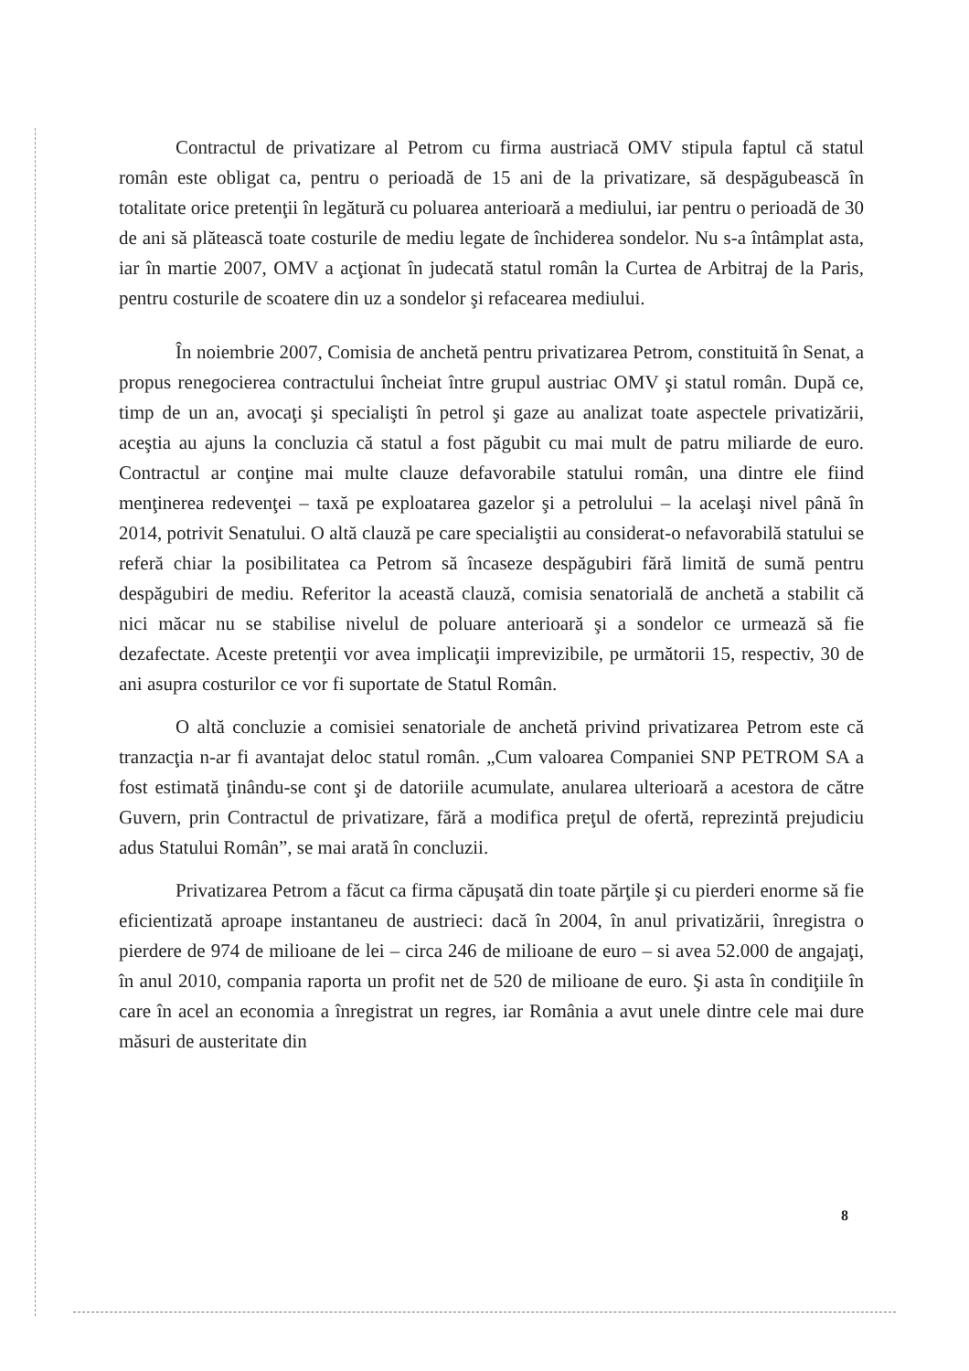Contractul de privatizare al Petrom cu firma austriacă OMV stipula faptul că statul român este obligat ca, pentru o perioadă de 15 ani de la privatizare, să despăgubească în totalitate orice pretenţii în legătură cu poluarea anterioară a mediului, iar pentru o perioadă de 30 de ani să plătească toate costurile de mediu legate de închiderea sondelor. Nu s-a întâmplat asta, iar în martie 2007, OMV a acţionat în judecată statul român la Curtea de Arbitraj de la Paris, pentru costurile de scoatere din uz a sondelor şi refacearea mediului.
În noiembrie 2007, Comisia de anchetă pentru privatizarea Petrom, constituită în Senat, a propus renegocierea contractului încheiat între grupul austriac OMV şi statul român. După ce, timp de un an, avocaţi şi specialişti în petrol şi gaze au analizat toate aspectele privatizării, aceştia au ajuns la concluzia că statul a fost păgubit cu mai mult de patru miliarde de euro. Contractul ar conţine mai multe clauze defavorabile statului român, una dintre ele fiind menţinerea redevenţei – taxă pe exploatarea gazelor şi a petrolului – la acelaşi nivel până în 2014, potrivit Senatului. O altă clauză pe care specialiştii au considerat-o nefavorabilă statului se referă chiar la posibilitatea ca Petrom să încaseze despăgubiri fără limită de sumă pentru despăgubiri de mediu. Referitor la această clauză, comisia senatorială de anchetă a stabilit că nici măcar nu se stabilise nivelul de poluare anterioară şi a sondelor ce urmează să fie dezafectate. Aceste pretenţii vor avea implicaţii imprevizibile, pe următorii 15, respectiv, 30 de ani asupra costurilor ce vor fi suportate de Statul Român.
O altă concluzie a comisiei senatoriale de anchetă privind privatizarea Petrom este că tranzacţia n-ar fi avantajat deloc statul român. „Cum valoarea Companiei SNP PETROM SA a fost estimată ţinându-se cont şi de datoriile acumulate, anularea ulterioară a acestora de către Guvern, prin Contractul de privatizare, fără a modifica preţul de ofertă, reprezintă prejudiciu adus Statului Român”, se mai arată în concluzii.
Privatizarea Petrom a făcut ca firma căpuşată din toate părţile şi cu pierderi enorme să fie eficientizată aproape instantaneu de austrieci: dacă în 2004, în anul privatizării, înregistra o pierdere de 974 de milioane de lei – circa 246 de milioane de euro – si avea 52.000 de angajaţi, în anul 2010, compania raporta un profit net de 520 de milioane de euro. Şi asta în condiţiile în care în acel an economia a înregistrat un regres, iar România a avut unele dintre cele mai dure măsuri de austeritate din
8